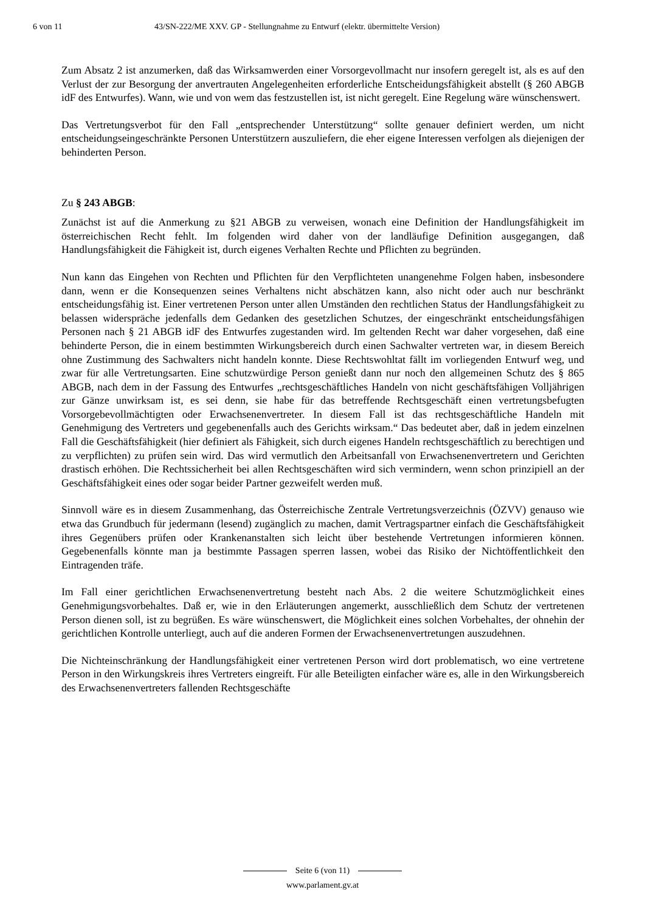6 von 11 43/SN-222/ME XXV. GP - Stellungnahme zu Entwurf (elektr. übermittelte Version)
Zum Absatz 2 ist anzumerken, daß das Wirksamwerden einer Vorsorgevollmacht nur insofern geregelt ist, als es auf den Verlust der zur Besorgung der anvertrauten Angelegenheiten erforderliche Entscheidungsfähigkeit abstellt (§ 260 ABGB idF des Entwurfes). Wann, wie und von wem das festzustellen ist, ist nicht geregelt. Eine Regelung wäre wünschenswert.
Das Vertretungsverbot für den Fall „entsprechender Unterstützung“ sollte genauer definiert werden, um nicht entscheidungseingeschränkte Personen Unterstützern auszuliefern, die eher eigene Interessen verfolgen als diejenigen der behinderten Person.
Zu § 243 ABGB:
Zunächst ist auf die Anmerkung zu §21 ABGB zu verweisen, wonach eine Definition der Handlungsfähigkeit im österreichischen Recht fehlt. Im folgenden wird daher von der landläufige Definition ausgegangen, daß Handlungsfähigkeit die Fähigkeit ist, durch eigenes Verhalten Rechte und Pflichten zu begründen.
Nun kann das Eingehen von Rechten und Pflichten für den Verpflichteten unangenehme Folgen haben, insbesondere dann, wenn er die Konsequenzen seines Verhaltens nicht abschätzen kann, also nicht oder auch nur beschränkt entscheidungsfähig ist. Einer vertretenen Person unter allen Umständen den rechtlichen Status der Handlungsfähigkeit zu belassen widerspräche jedenfalls dem Gedanken des gesetzlichen Schutzes, der eingeschränkt entscheidungsfähigen Personen nach § 21 ABGB idF des Entwurfes zugestanden wird. Im geltenden Recht war daher vorgesehen, daß eine behinderte Person, die in einem bestimmten Wirkungsbereich durch einen Sachwalter vertreten war, in diesem Bereich ohne Zustimmung des Sachwalters nicht handeln konnte. Diese Rechtswohltat fällt im vorliegenden Entwurf weg, und zwar für alle Vertretungsarten. Eine schutzwürdige Person genießt dann nur noch den allgemeinen Schutz des § 865 ABGB, nach dem in der Fassung des Entwurfes „rechtsgeschäftliches Handeln von nicht geschäftsfähigen Volljährigen zur Gänze unwirksam ist, es sei denn, sie habe für das betreffende Rechtsgeschäft einen vertretungsbefugten Vorsorgebevollmächtigten oder Erwachsenenvertreter. In diesem Fall ist das rechtsgeschäftliche Handeln mit Genehmigung des Vertreters und gegebenenfalls auch des Gerichts wirksam.“ Das bedeutet aber, daß in jedem einzelnen Fall die Geschäftsfähigkeit (hier definiert als Fähigkeit, sich durch eigenes Handeln rechtsgeschäftlich zu berechtigen und zu verpflichten) zu prüfen sein wird. Das wird vermutlich den Arbeitsanfall von Erwachsenenvertretern und Gerichten drastisch erhöhen. Die Rechtssicherheit bei allen Rechtsgeschäften wird sich vermindern, wenn schon prinzipiell an der Geschäftsfähigkeit eines oder sogar beider Partner gezweifelt werden muß.
Sinnvoll wäre es in diesem Zusammenhang, das Österreichische Zentrale Vertretungsverzeichnis (ÖZVV) genauso wie etwa das Grundbuch für jedermann (lesend) zugänglich zu machen, damit Vertragspartner einfach die Geschäftsfähigkeit ihres Gegenübers prüfen oder Krankenanstalten sich leicht über bestehende Vertretungen informieren können. Gegebenenfalls könnte man ja bestimmte Passagen sperren lassen, wobei das Risiko der Nichtöffentlichkeit den Eintragenden träfe.
Im Fall einer gerichtlichen Erwachsenenvertretung besteht nach Abs. 2 die weitere Schutzmöglichkeit eines Genehmigungsvorbehaltes. Daß er, wie in den Erläuterungen angemerkt, ausschließlich dem Schutz der vertretenen Person dienen soll, ist zu begrüßen. Es wäre wünschenswert, die Möglichkeit eines solchen Vorbehaltes, der ohnehin der gerichtlichen Kontrolle unterliegt, auch auf die anderen Formen der Erwachsenenvertretungen auszudehnen.
Die Nichteinschränkung der Handlungsfähigkeit einer vertretenen Person wird dort problematisch, wo eine vertretene Person in den Wirkungskreis ihres Vertreters eingreift. Für alle Beteiligten einfacher wäre es, alle in den Wirkungsbereich des Erwachsenenvertreters fallenden Rechtsgeschäfte
Seite 6 (von 11)
www.parlament.gv.at